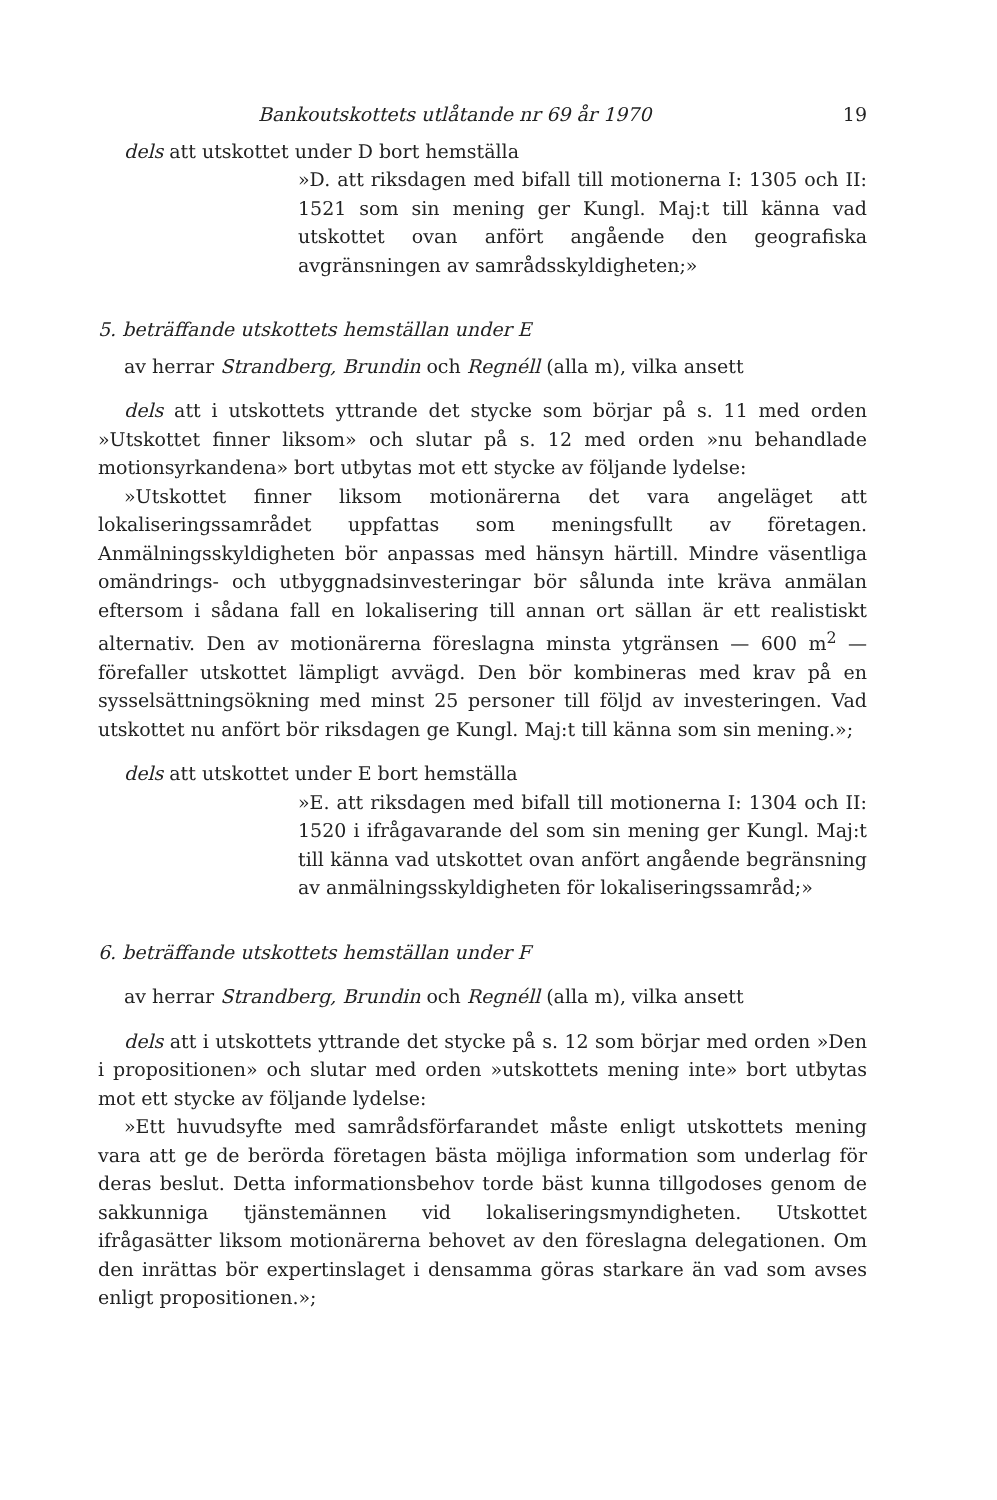Bankoutskottets utlåtande nr 69 år 1970 19
dels att utskottet under D bort hemställa
»D. att riksdagen med bifall till motionerna I: 1305 och II: 1521 som sin mening ger Kungl. Maj:t till känna vad utskottet ovan anfört angående den geografiska avgränsningen av samrådsskyldigheten;»
5. beträffande utskottets hemställan under E
av herrar Strandberg, Brundin och Regnéll (alla m), vilka ansett
dels att i utskottets yttrande det stycke som börjar på s. 11 med orden »Utskottet finner liksom» och slutar på s. 12 med orden »nu behandlade motionsyrkandena» bort utbytas mot ett stycke av följande lydelse:
»Utskottet finner liksom motionärerna det vara angeläget att lokaliseringssamrådet uppfattas som meningsfullt av företagen. Anmälningsskyldigheten bör anpassas med hänsyn härtill. Mindre väsentliga omändrings- och utbyggnadsinvesteringar bör sålunda inte kräva anmälan eftersom i sådana fall en lokalisering till annan ort sällan är ett realistiskt alternativ. Den av motionärerna föreslagna minsta ytgränsen — 600 m<sup>2</sup> — förefaller utskottet lämpligt avvägd. Den bör kombineras med krav på en sysselsättningsökning med minst 25 personer till följd av investeringen. Vad utskottet nu anfört bör riksdagen ge Kungl. Maj:t till känna som sin mening.»;
dels att utskottet under E bort hemställa
»E. att riksdagen med bifall till motionerna I: 1304 och II: 1520 i ifrågavarande del som sin mening ger Kungl. Maj:t till känna vad utskottet ovan anfört angående begränsning av anmälningsskyldigheten för lokaliseringssamråd;»
6. beträffande utskottets hemställan under F
av herrar Strandberg, Brundin och Regnéll (alla m), vilka ansett
dels att i utskottets yttrande det stycke på s. 12 som börjar med orden »Den i propositionen» och slutar med orden »utskottets mening inte» bort utbytas mot ett stycke av följande lydelse:
»Ett huvudsyfte med samrådsförfarandet måste enligt utskottets mening vara att ge de berörda företagen bästa möjliga information som underlag för deras beslut. Detta informationsbehov torde bäst kunna tillgodoses genom de sakkunniga tjänstemännen vid lokaliseringsmyndigheten. Utskottet ifrågasätter liksom motionärerna behovet av den föreslagna delegationen. Om den inrättas bör expertinslaget i densamma göras starkare än vad som avses enligt propositionen.»;